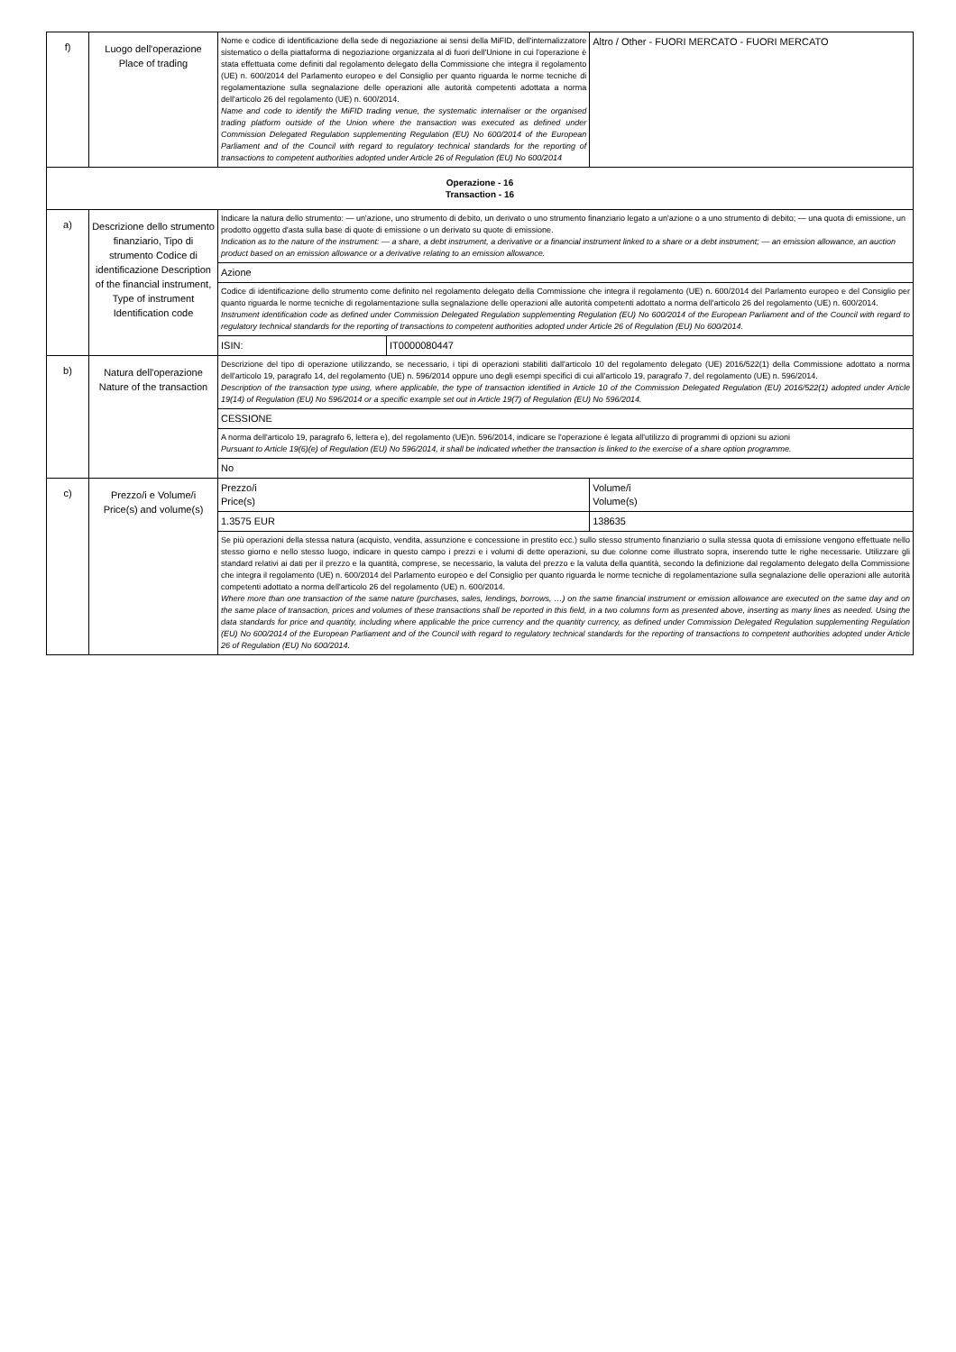| f) | Luogo dell'operazione Place of trading | Nome e codice di identificazione della sede di negoziazione ai sensi della MiFID, dell'internalizzatore sistematico o della piattaforma di negoziazione organizzata al di fuori dell'Unione in cui l'operazione è stata effettuata come definiti dal regolamento delegato della Commissione che integra il regolamento (UE) n. 600/2014 del Parlamento europeo e del Consiglio per quanto riguarda le norme tecniche di regolamentazione sulla segnalazione delle operazioni alle autorità competenti adottata a norma dell'articolo 26 del regolamento (UE) n. 600/2014. Name and code to identify the MiFID trading venue, the systematic internaliser or the organised trading platform outside of the Union where the transaction was executed as defined under Commission Delegated Regulation supplementing Regulation (EU) No 600/2014 of the European Parliament and of the Council with regard to regulatory technical standards for the reporting of transactions to competent authorities adopted under Article 26 of Regulation (EU) No 600/2014 | | Altro / Other - FUORI MERCATO - FUORI MERCATO | |
| Operazione - 16 Transaction - 16 | | | | | |
| a) | Descrizione dello strumento finanziario, Tipo di strumento Codice di identificazione Description of the financial instrument, Type of instrument Identification code | Indicare la natura dello strumento: — un'azione, uno strumento di debito, un derivato o uno strumento finanziario legato a un'azione o a uno strumento di debito; — una quota di emissione, un prodotto oggetto d'asta sulla base di quote di emissione o un derivato su quote di emissione. Indication as to the nature of the instrument: — a share, a debt instrument, a derivative or a financial instrument linked to a share or a debt instrument; — an emission allowance, an auction product based on an emission allowance or a derivative relating to an emission allowance. | | | |
| | | Azione | | | |
| | | Codice di identificazione dello strumento come definito nel regolamento delegato della Commissione che integra il regolamento (UE) n. 600/2014 del Parlamento europeo e del Consiglio per quanto riguarda le norme tecniche di regolamentazione sulla segnalazione delle operazioni alle autorità competenti adottato a norma dell'articolo 26 del regolamento (UE) n. 600/2014. Instrument identification code as defined under Commission Delegated Regulation supplementing Regulation (EU) No 600/2014 of the European Parliament and of the Council with regard to regulatory technical standards for the reporting of transactions to competent authorities adopted under Article 26 of Regulation (EU) No 600/2014. | | | |
| | | ISIN: | IT0000080447 | | |
| b) | Natura dell'operazione Nature of the transaction | Descrizione del tipo di operazione utilizzando, se necessario, i tipi di operazioni stabiliti dall'articolo 10 del regolamento delegato (UE) 2016/522(1) della Commissione adottato a norma dell'articolo 19, paragrafo 14, del regolamento (UE) n. 596/2014 oppure uno degli esempi specifici di cui all'articolo 19, paragrafo 7, del regolamento (UE) n. 596/2014. Description of the transaction type using, where applicable, the type of transaction identified in Article 10 of the Commission Delegated Regulation (EU) 2016/522(1) adopted under Article 19(14) of Regulation (EU) No 596/2014 or a specific example set out in Article 19(7) of Regulation (EU) No 596/2014. | | | |
| | | CESSIONE | | | |
| | | A norma dell'articolo 19, paragrafo 6, lettera e), del regolamento (UE)n. 596/2014, indicare se l'operazione è legata all'utilizzo di programmi di opzioni su azioni Pursuant to Article 19(6)(e) of Regulation (EU) No 596/2014, it shall be indicated whether the transaction is linked to the exercise of a share option programme. | | | |
| | | No | | | |
| c) | Prezzo/i e Volume/i Price(s) and volume(s) | Prezzo/i Price(s) | | | Volume/i Volume(s) |
| | | 1.3575 EUR | | | 138635 |
| | | Se più operazioni della stessa natura (acquisto, vendita, assunzione e concessione in prestito ecc.) sullo stesso strumento finanziario o sulla stessa quota di emissione vengono effettuate nello stesso giorno e nello stesso luogo, indicare in questo campo i prezzi e i volumi di dette operazioni, su due colonne come illustrato sopra, inserendo tutte le righe necessarie. Utilizzare gli standard relativi ai dati per il prezzo e la quantità, comprese, se necessario, la valuta del prezzo e la valuta della quantità, secondo la definizione dal regolamento delegato della Commissione che integra il regolamento (UE) n. 600/2014 del Parlamento europeo e del Consiglio per quanto riguarda le norme tecniche di regolamentazione sulla segnalazione delle operazioni alle autorità competenti adottato a norma dell'articolo 26 del regolamento (UE) n. 600/2014. Where more than one transaction of the same nature (purchases, sales, lendings, borrows, …) on the same financial instrument or emission allowance are executed on the same day and on the same place of transaction, prices and volumes of these transactions shall be reported in this field, in a two columns form as presented above, inserting as many lines as needed. Using the data standards for price and quantity, including where applicable the price currency and the quantity currency, as defined under Commission Delegated Regulation supplementing Regulation (EU) No 600/2014 of the European Parliament and of the Council with regard to regulatory technical standards for the reporting of transactions to competent authorities adopted under Article 26 of Regulation (EU) No 600/2014. | | | |